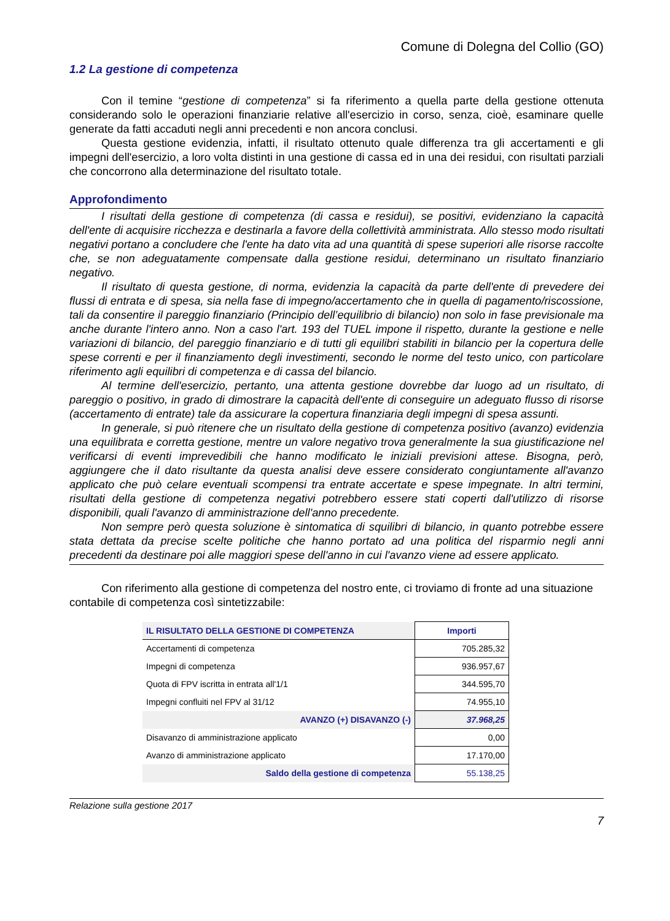Comune di Dolegna del Collio (GO)
1.2 La gestione di competenza
Con il temine “gestione di competenza” si fa riferimento a quella parte della gestione ottenuta considerando solo le operazioni finanziarie relative all'esercizio in corso, senza, cioè, esaminare quelle generate da fatti accaduti negli anni precedenti e non ancora conclusi.
Questa gestione evidenzia, infatti, il risultato ottenuto quale differenza tra gli accertamenti e gli impegni dell'esercizio, a loro volta distinti in una gestione di cassa ed in una dei residui, con risultati parziali che concorrono alla determinazione del risultato totale.
Approfondimento
I risultati della gestione di competenza (di cassa e residui), se positivi, evidenziano la capacità dell'ente di acquisire ricchezza e destinarla a favore della collettività amministrata. Allo stesso modo risultati negativi portano a concludere che l'ente ha dato vita ad una quantità di spese superiori alle risorse raccolte che, se non adeguatamente compensate dalla gestione residui, determinano un risultato finanziario negativo.
Il risultato di questa gestione, di norma, evidenzia la capacità da parte dell'ente di prevedere dei flussi di entrata e di spesa, sia nella fase di impegno/accertamento che in quella di pagamento/riscossione, tali da consentire il pareggio finanziario (Principio dell’equilibrio di bilancio) non solo in fase previsionale ma anche durante l'intero anno. Non a caso l'art. 193 del TUEL impone il rispetto, durante la gestione e nelle variazioni di bilancio, del pareggio finanziario e di tutti gli equilibri stabiliti in bilancio per la copertura delle spese correnti e per il finanziamento degli investimenti, secondo le norme del testo unico, con particolare riferimento agli equilibri di competenza e di cassa del bilancio.
Al termine dell'esercizio, pertanto, una attenta gestione dovrebbe dar luogo ad un risultato, di pareggio o positivo, in grado di dimostrare la capacità dell'ente di conseguire un adeguato flusso di risorse (accertamento di entrate) tale da assicurare la copertura finanziaria degli impegni di spesa assunti.
In generale, si può ritenere che un risultato della gestione di competenza positivo (avanzo) evidenzia una equilibrata e corretta gestione, mentre un valore negativo trova generalmente la sua giustificazione nel verificarsi di eventi imprevedibili che hanno modificato le iniziali previsioni attese. Bisogna, però, aggiungere che il dato risultante da questa analisi deve essere considerato congiuntamente all'avanzo applicato che può celare eventuali scompensi tra entrate accertate e spese impegnate. In altri termini, risultati della gestione di competenza negativi potrebbero essere stati coperti dall'utilizzo di risorse disponibili, quali l'avanzo di amministrazione dell'anno precedente.
Non sempre però questa soluzione è sintomatica di squilibri di bilancio, in quanto potrebbe essere stata dettata da precise scelte politiche che hanno portato ad una politica del risparmio negli anni precedenti da destinare poi alle maggiori spese dell'anno in cui l'avanzo viene ad essere applicato.
Con riferimento alla gestione di competenza del nostro ente, ci troviamo di fronte ad una situazione contabile di competenza così sintetizzabile:
| IL RISULTATO DELLA GESTIONE DI COMPETENZA | Importi |
| --- | --- |
| Accertamenti di competenza | 705.285,32 |
| Impegni di competenza | 936.957,67 |
| Quota di FPV iscritta in entrata all'1/1 | 344.595,70 |
| Impegni confluiti nel FPV al 31/12 | 74.955,10 |
| AVANZO (+) DISAVANZO (-) | 37.968,25 |
| Disavanzo di amministrazione applicato | 0,00 |
| Avanzo di amministrazione applicato | 17.170,00 |
| Saldo della gestione di competenza | 55.138,25 |
Relazione sulla gestione 2017
7